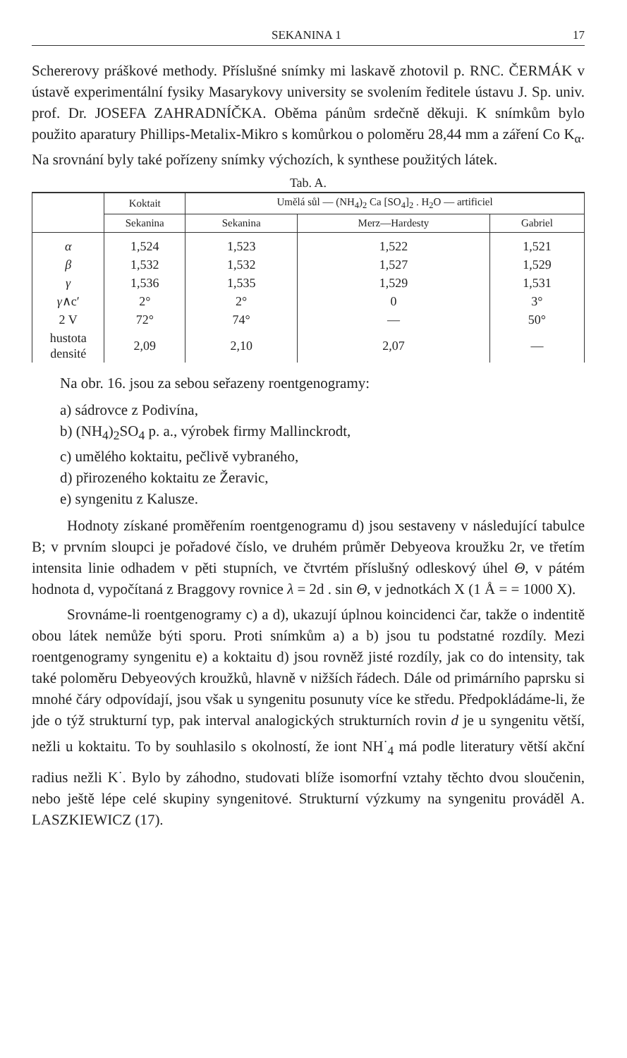SEKANINA 1 17
Schererovy práškové methody. Příslušné snímky mi laskavě zhotovil p. RNC. ČERMÁK v ústavě experimentální fysiky Masarykovy university se svolením ředitele ústavu J. Sp. univ. prof. Dr. JOSEFA ZAHRADNÍČKA. Oběma pánům srdečně děkuji. K snímkům bylo použito aparatury Phillips-Metalix-Mikro s komůrkou o poloměru 28,44 mm a záření Co K<sub>α</sub>. Na srovnání byly také pořízeny snímky výchozích, k synthese použitých látek.
Tab. A.
| | Koktait | Umělá sůl — (NH<sub>4</sub>)<sub>2</sub> Ca [SO<sub>4</sub>]<sub>2</sub> . H<sub>2</sub>O — artificiel | | |
| --- | --- | --- | --- | --- |
| | Sekanina | Sekanina | Merz—Hardesty | Gabriel |
| α | 1,524 | 1,523 | 1,522 | 1,521 |
| β | 1,532 | 1,532 | 1,527 | 1,529 |
| γ | 1,536 | 1,535 | 1,529 | 1,531 |
| γ ∧c′ | 2° | 2° | 0 | 3° |
| 2 V | 72° | 74° | — | 50° |
| hustota densité | 2,09 | 2,10 | 2,07 | — |
Na obr. 16. jsou za sebou seřazeny roentgenogramy:
a) sádrovce z Podivína,
b) (NH<sub>4</sub>)<sub>2</sub>SO<sub>4</sub> p. a., výrobek firmy Mallinckrodt,
c) umělého koktaitu, pečlivě vybraného,
d) přirozeného koktaitu ze Žeravic,
e) syngenitu z Kalusze.
Hodnoty získané proměřením roentgenogramu d) jsou sestaveny v následující tabulce B; v prvním sloupci je pořadové číslo, ve druhém průměr Debyeova kroužku 2r, ve třetím intensita linie odhadem v pěti stupních, ve čtvrtém příslušný odleskový úhel Θ, v pátém hodnota d, vypočítaná z Braggovy rovnice λ = 2d . sin Θ, v jednotkách X (1 Å = = 1000 X).
Srovnáme-li roentgenogramy c) a d), ukazují úplnou koincidenci čar, takže o indentitě obou látek nemůže býti sporu. Proti snímkům a) a b) jsou tu podstatné rozdíly. Mezi roentgenogramy syngenitu e) a koktaitu d) jsou rovněž jisté rozdíly, jak co do intensity, tak také poloměru Debyeových kroužků, hlavně v nižších řádech. Dále od primárního paprsku si mnohé čáry odpovídají, jsou však u syngenitu posunuty více ke středu. Předpokládáme-li, že jde o týž strukturní typ, pak interval analogických strukturních rovin d je u syngenitu větší, nežli u koktaitu. To by souhlasilo s okolností, že iont NH<sup>·</sup><sub>4</sub> má podle literatury větší akční radius nežli K<sup>·</sup>. Bylo by záhodno, studovati blíže isomorfní vztahy těchto dvou sloučenin, nebo ještě lépe celé skupiny syngenitové. Strukturní výzkumy na syngenitu prováděl A. LASZKIEWICZ (17).